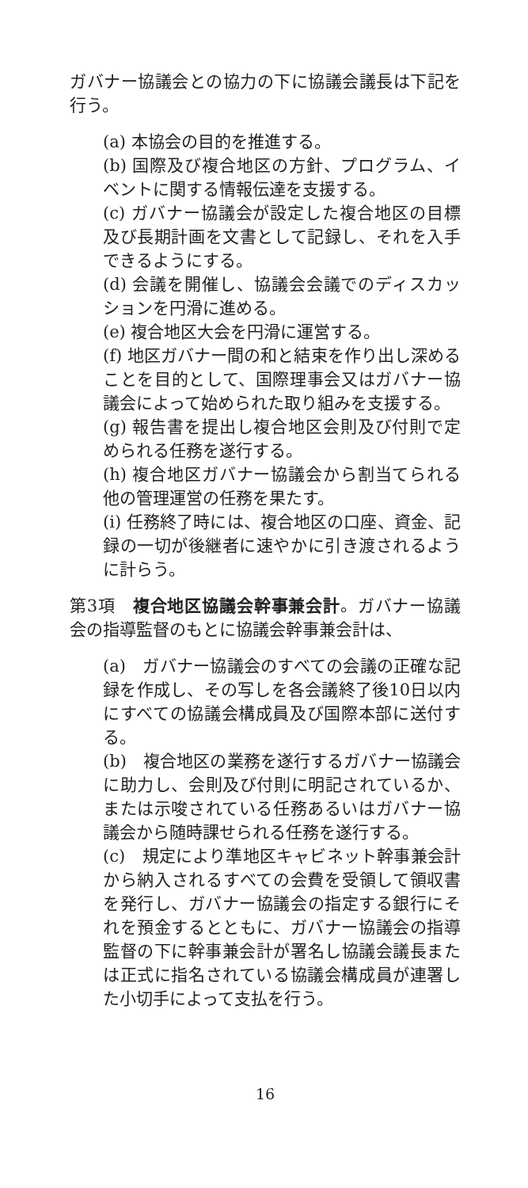ガバナー協議会との協力の下に協議会議長は下記を行う。
(a) 本協会の目的を推進する。
(b) 国際及び複合地区の方針、プログラム、イベントに関する情報伝達を支援する。
(c) ガバナー協議会が設定した複合地区の目標及び長期計画を文書として記録し、それを入手できるようにする。
(d) 会議を開催し、協議会会議でのディスカッションを円滑に進める。
(e) 複合地区大会を円滑に運営する。
(f) 地区ガバナー間の和と結束を作り出し深めることを目的として、国際理事会又はガバナー協議会によって始められた取り組みを支援する。
(g) 報告書を提出し複合地区会則及び付則で定められる任務を遂行する。
(h) 複合地区ガバナー協議会から割当てられる他の管理運営の任務を果たす。
(i) 任務終了時には、複合地区の口座、資金、記録の一切が後継者に速やかに引き渡されるように計らう。
第3項　複合地区協議会幹事兼会計。ガバナー協議会の指導監督のもとに協議会幹事兼会計は、
(a)　ガバナー協議会のすべての会議の正確な記録を作成し、その写しを各会議終了後10日以内にすべての協議会構成員及び国際本部に送付する。
(b)　複合地区の業務を遂行するガバナー協議会に助力し、会則及び付則に明記されているか、または示唆されている任務あるいはガバナー協議会から随時課せられる任務を遂行する。
(c)　規定により準地区キャビネット幹事兼会計から納入されるすべての会費を受領して領収書を発行し、ガバナー協議会の指定する銀行にそれを預金するとともに、ガバナー協議会の指導監督の下に幹事兼会計が署名し協議会議長または正式に指名されている協議会構成員が連署した小切手によって支払を行う。
16